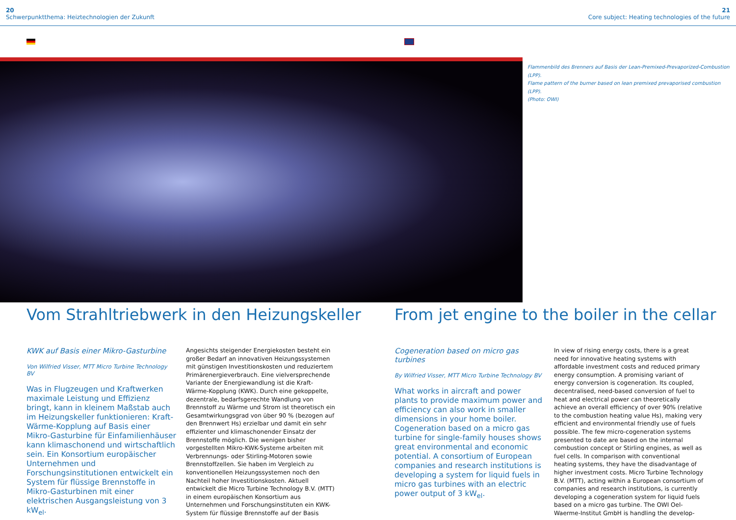20
Schwerpunktthema: Heiztechnologien der Zukunft
21
Core subject: Heating technologies of the future
Flammenbild des Brenners auf Basis der Lean-Premixed-Prevaporized-Combustion (LPP).
Flame pattern of the burner based on lean premixed prevaporised combustion (LPP).
(Photo: OWI)
Vom Strahltriebwerk in den Heizungskeller
KWK auf Basis einer Mikro-Gasturbine
Von Wilfried Visser, MTT Micro Turbine Technology BV
Was in Flugzeugen und Kraftwerken maximale Leistung und Effizienz bringt, kann in kleinem Maßstab auch im Heizungskeller funktionieren: Kraft-Wärme-Kopplung auf Basis einer Mikro-Gasturbine für Einfamilienhäuser kann klimaschonend und wirtschaftlich sein. Ein Konsortium europäischer Unternehmen und Forschungsinstitutionen entwickelt ein System für flüssige Brennstoffe in Mikro-Gasturbinen mit einer elektrischen Ausgangsleistung von 3 kW<sub>el</sub>.
Angesichts steigender Energiekosten besteht ein großer Bedarf an innovativen Heizungssystemen mit günstigen Investitionskosten und reduziertem Primärenergieverbrauch. Eine vielversprechende Variante der Energiewandlung ist die Kraft-Wärme-Kopplung (KWK). Durch eine gekoppelte, dezentrale, bedarfsgerechte Wandlung von Brennstoff zu Wärme und Strom ist theoretisch ein Gesamtwirkungsgrad von über 90 % (bezogen auf den Brennwert Hs) erzielbar und damit ein sehr effizienter und klimaschonender Einsatz der Brennstoffe möglich. Die wenigen bisher vorgestellten Mikro-KWK-Systeme arbeiten mit Verbrennungs- oder Stirling-Motoren sowie Brennstoffzellen. Sie haben im Vergleich zu konventionellen Heizungssystemen noch den Nachteil hoher Investitionskosten. Aktuell entwickelt die Micro Turbine Technology B.V. (MTT) in einem europäischen Konsortium aus Unternehmen und Forschungsinstituten ein KWK-System für flüssige Brennstoffe auf der Basis
From jet engine to the boiler in the cellar
Cogeneration based on micro gas turbines
By Wilfried Visser, MTT Micro Turbine Technology BV
What works in aircraft and power plants to provide maximum power and efficiency can also work in smaller dimensions in your home boiler. Cogeneration based on a micro gas turbine for single-family houses shows great environmental and economic potential. A consortium of European companies and research institutions is developing a system for liquid fuels in micro gas turbines with an electric power output of 3 kW<sub>el</sub>.
In view of rising energy costs, there is a great need for innovative heating systems with affordable investment costs and reduced primary energy consumption. A promising variant of energy conversion is cogeneration. Its coupled, decentralised, need-based conversion of fuel to heat and electrical power can theoretically achieve an overall efficiency of over 90% (relative to the combustion heating value Hs), making very efficient and environmental friendly use of fuels possible. The few micro-cogeneration systems presented to date are based on the internal combustion concept or Stirling engines, as well as fuel cells. In comparison with conventional heating systems, they have the disadvantage of higher investment costs. Micro Turbine Technology B.V. (MTT), acting within a European consortium of companies and research institutions, is currently developing a cogeneration system for liquid fuels based on a micro gas turbine. The OWI Oel-Waerme-Institut GmbH is handling the develop-